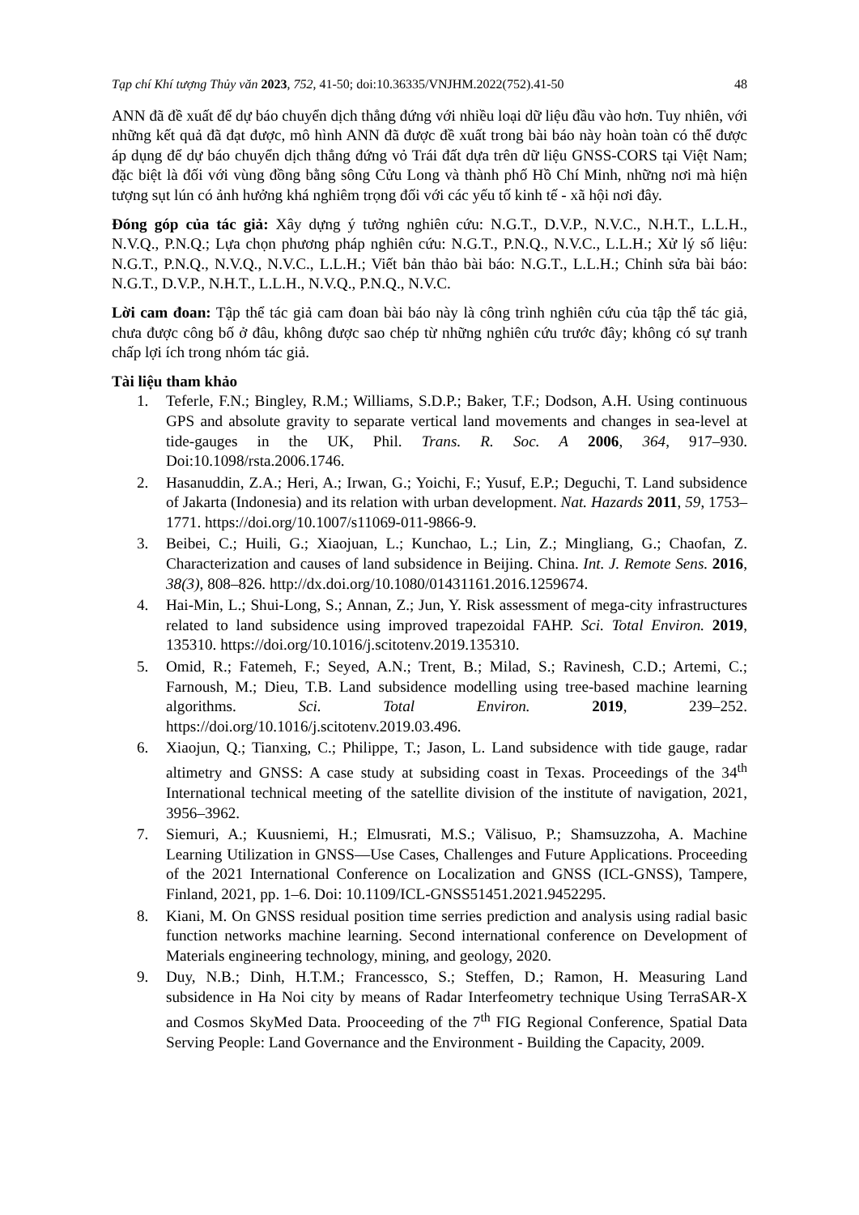Tạp chí Khí tượng Thủy văn 2023, 752, 41-50; doi:10.36335/VNJHM.2022(752).41-50 48
ANN đã đề xuất để dự báo chuyển dịch thẳng đứng với nhiều loại dữ liệu đầu vào hơn. Tuy nhiên, với những kết quả đã đạt được, mô hình ANN đã được đề xuất trong bài báo này hoàn toàn có thể được áp dụng để dự báo chuyển dịch thẳng đứng vỏ Trái đất dựa trên dữ liệu GNSS-CORS tại Việt Nam; đặc biệt là đối với vùng đồng bằng sông Cửu Long và thành phố Hồ Chí Minh, những nơi mà hiện tượng sụt lún có ảnh hưởng khá nghiêm trọng đối với các yếu tố kinh tế - xã hội nơi đây.
Đóng góp của tác giả: Xây dựng ý tưởng nghiên cứu: N.G.T., D.V.P., N.V.C., N.H.T., L.L.H., N.V.Q., P.N.Q.; Lựa chọn phương pháp nghiên cứu: N.G.T., P.N.Q., N.V.C., L.L.H.; Xử lý số liệu: N.G.T., P.N.Q., N.V.Q., N.V.C., L.L.H.; Viết bản thảo bài báo: N.G.T., L.L.H.; Chỉnh sửa bài báo: N.G.T., D.V.P., N.H.T., L.L.H., N.V.Q., P.N.Q., N.V.C.
Lời cam đoan: Tập thể tác giả cam đoan bài báo này là công trình nghiên cứu của tập thể tác giả, chưa được công bố ở đâu, không được sao chép từ những nghiên cứu trước đây; không có sự tranh chấp lợi ích trong nhóm tác giả.
Tài liệu tham khảo
1. Teferle, F.N.; Bingley, R.M.; Williams, S.D.P.; Baker, T.F.; Dodson, A.H. Using continuous GPS and absolute gravity to separate vertical land movements and changes in sea-level at tide-gauges in the UK, Phil. Trans. R. Soc. A 2006, 364, 917–930. Doi:10.1098/rsta.2006.1746.
2. Hasanuddin, Z.A.; Heri, A.; Irwan, G.; Yoichi, F.; Yusuf, E.P.; Deguchi, T. Land subsidence of Jakarta (Indonesia) and its relation with urban development. Nat. Hazards 2011, 59, 1753–1771. https://doi.org/10.1007/s11069-011-9866-9.
3. Beibei, C.; Huili, G.; Xiaojuan, L.; Kunchao, L.; Lin, Z.; Mingliang, G.; Chaofan, Z. Characterization and causes of land subsidence in Beijing. China. Int. J. Remote Sens. 2016, 38(3), 808–826. http://dx.doi.org/10.1080/01431161.2016.1259674.
4. Hai-Min, L.; Shui-Long, S.; Annan, Z.; Jun, Y. Risk assessment of mega-city infrastructures related to land subsidence using improved trapezoidal FAHP. Sci. Total Environ. 2019, 135310. https://doi.org/10.1016/j.scitotenv.2019.135310.
5. Omid, R.; Fatemeh, F.; Seyed, A.N.; Trent, B.; Milad, S.; Ravinesh, C.D.; Artemi, C.; Farnoush, M.; Dieu, T.B. Land subsidence modelling using tree-based machine learning algorithms. Sci. Total Environ. 2019, 239–252. https://doi.org/10.1016/j.scitotenv.2019.03.496.
6. Xiaojun, Q.; Tianxing, C.; Philippe, T.; Jason, L. Land subsidence with tide gauge, radar altimetry and GNSS: A case study at subsiding coast in Texas. Proceedings of the 34<sup>th</sup> International technical meeting of the satellite division of the institute of navigation, 2021, 3956–3962.
7. Siemuri, A.; Kuusniemi, H.; Elmusrati, M.S.; Välisuo, P.; Shamsuzzoha, A. Machine Learning Utilization in GNSS—Use Cases, Challenges and Future Applications. Proceeding of the 2021 International Conference on Localization and GNSS (ICL-GNSS), Tampere, Finland, 2021, pp. 1–6. Doi: 10.1109/ICL-GNSS51451.2021.9452295.
8. Kiani, M. On GNSS residual position time serries prediction and analysis using radial basic function networks machine learning. Second international conference on Development of Materials engineering technology, mining, and geology, 2020.
9. Duy, N.B.; Dinh, H.T.M.; Francessco, S.; Steffen, D.; Ramon, H. Measuring Land subsidence in Ha Noi city by means of Radar Interfeometry technique Using TerraSAR-X and Cosmos SkyMed Data. Prooceeding of the 7<sup>th</sup> FIG Regional Conference, Spatial Data Serving People: Land Governance and the Environment - Building the Capacity, 2009.